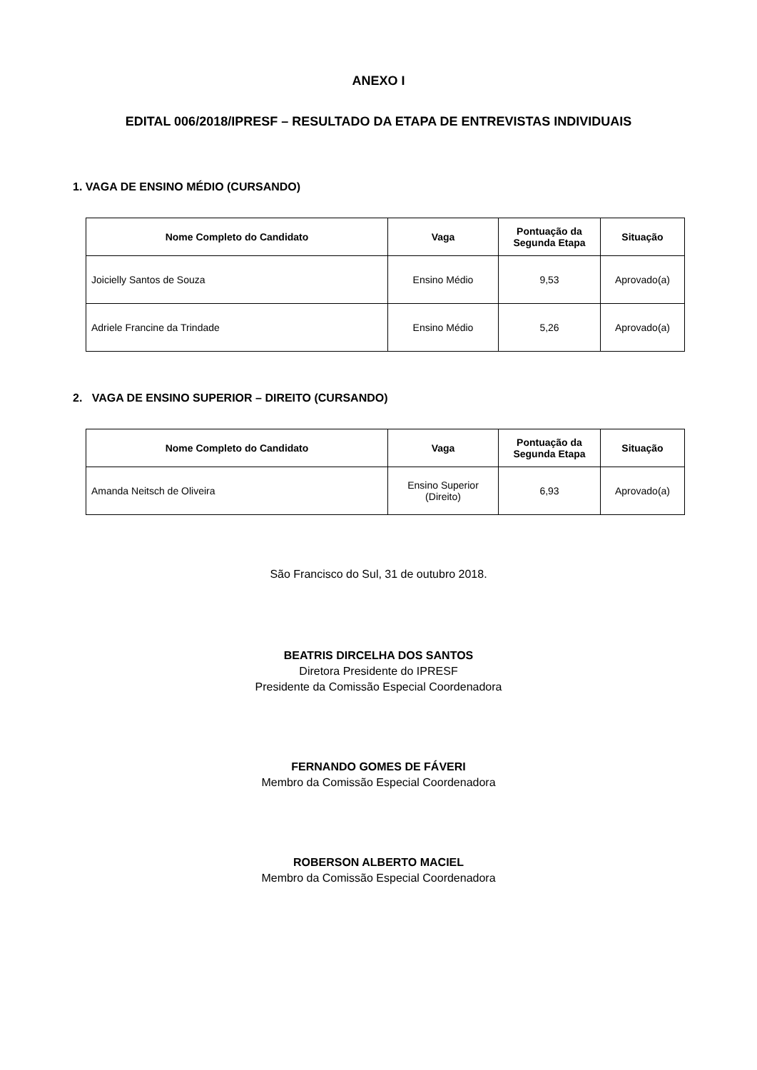ANEXO I
EDITAL 006/2018/IPRESF – RESULTADO DA ETAPA DE ENTREVISTAS INDIVIDUAIS
1. VAGA DE ENSINO MÉDIO (CURSANDO)
| Nome Completo do Candidato | Vaga | Pontuação da Segunda Etapa | Situação |
| --- | --- | --- | --- |
| Joicielly Santos de Souza | Ensino Médio | 9,53 | Aprovado(a) |
| Adriele Francine da Trindade | Ensino Médio | 5,26 | Aprovado(a) |
2. VAGA DE ENSINO SUPERIOR – DIREITO (CURSANDO)
| Nome Completo do Candidato | Vaga | Pontuação da Segunda Etapa | Situação |
| --- | --- | --- | --- |
| Amanda Neitsch de Oliveira | Ensino Superior (Direito) | 6,93 | Aprovado(a) |
São Francisco do Sul, 31 de outubro 2018.
BEATRIS DIRCELHA DOS SANTOS
Diretora Presidente do IPRESF
Presidente da Comissão Especial Coordenadora
FERNANDO GOMES DE FÁVERI
Membro da Comissão Especial Coordenadora
ROBERSON ALBERTO MACIEL
Membro da Comissão Especial Coordenadora